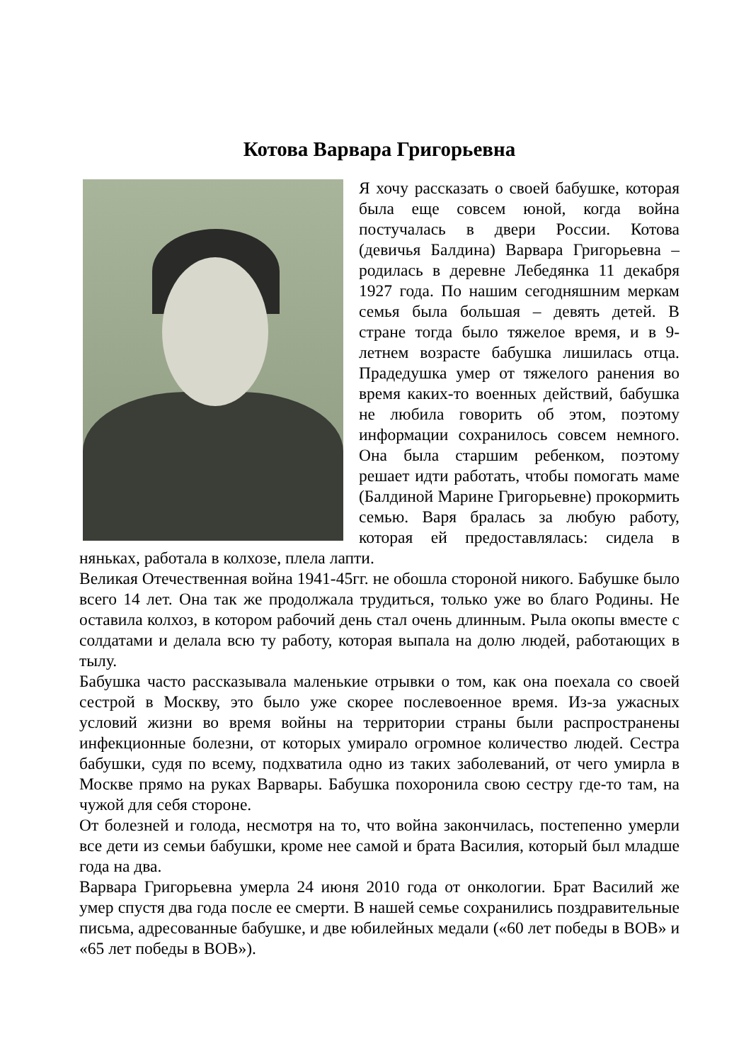Котова Варвара Григорьевна
Я хочу рассказать о своей бабушке, которая была еще совсем юной, когда война постучалась в двери России. Котова (девичья Балдина) Варвара Григорьевна – родилась в деревне Лебедянка 11 декабря 1927 года. По нашим сегодняшним меркам семья была большая – девять детей. В стране тогда было тяжелое время, и в 9-летнем возрасте бабушка лишилась отца. Прадедушка умер от тяжелого ранения во время каких-то военных действий, бабушка не любила говорить об этом, поэтому информации сохранилось совсем немного. Она была старшим ребенком, поэтому решает идти работать, чтобы помогать маме (Балдиной Марине Григорьевне) прокормить семью. Варя бралась за любую работу, которая ей предоставлялась: сидела в няньках, работала в колхозе, плела лапти.
Великая Отечественная война 1941-45гг. не обошла стороной никого. Бабушке было всего 14 лет. Она так же продолжала трудиться, только уже во благо Родины. Не оставила колхоз, в котором рабочий день стал очень длинным. Рыла окопы вместе с солдатами и делала всю ту работу, которая выпала на долю людей, работающих в тылу.
Бабушка часто рассказывала маленькие отрывки о том, как она поехала со своей сестрой в Москву, это было уже скорее послевоенное время. Из-за ужасных условий жизни во время войны на территории страны были распространены инфекционные болезни, от которых умирало огромное количество людей. Сестра бабушки, судя по всему, подхватила одно из таких заболеваний, от чего умирла в Москве прямо на руках Варвары. Бабушка похоронила свою сестру где-то там, на чужой для себя стороне.
От болезней и голода, несмотря на то, что война закончилась, постепенно умерли все дети из семьи бабушки, кроме нее самой и брата Василия, который был младше года на два.
Варвара Григорьевна умерла 24 июня 2010 года от онкологии. Брат Василий же умер спустя два года после ее смерти. В нашей семье сохранились поздравительные письма, адресованные бабушке, и две юбилейных медали («60 лет победы в ВОВ» и «65 лет победы в ВОВ»).